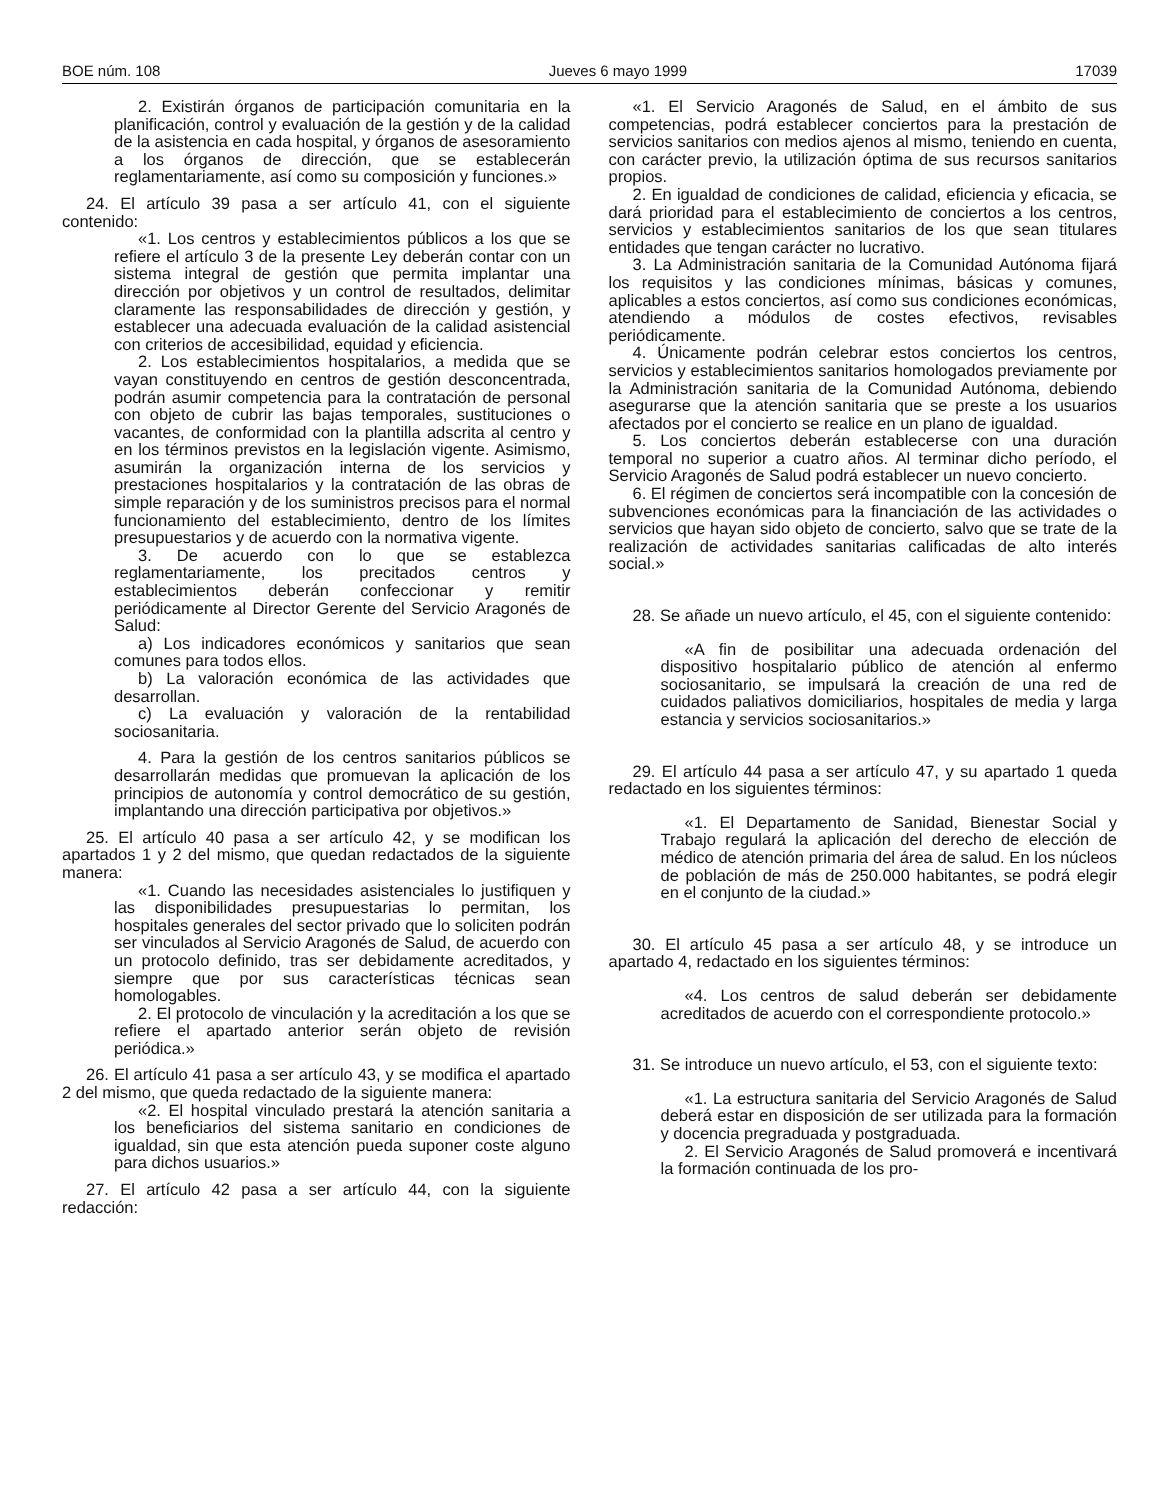BOE núm. 108 Jueves 6 mayo 1999 17039
2. Existirán órganos de participación comunitaria en la planificación, control y evaluación de la gestión y de la calidad de la asistencia en cada hospital, y órganos de asesoramiento a los órganos de dirección, que se establecerán reglamentariamente, así como su composición y funciones.»
24. El artículo 39 pasa a ser artículo 41, con el siguiente contenido:
«1. Los centros y establecimientos públicos a los que se refiere el artículo 3 de la presente Ley deberán contar con un sistema integral de gestión que permita implantar una dirección por objetivos y un control de resultados, delimitar claramente las responsabilidades de dirección y gestión, y establecer una adecuada evaluación de la calidad asistencial con criterios de accesibilidad, equidad y eficiencia.
2. Los establecimientos hospitalarios, a medida que se vayan constituyendo en centros de gestión desconcentrada, podrán asumir competencia para la contratación de personal con objeto de cubrir las bajas temporales, sustituciones o vacantes, de conformidad con la plantilla adscrita al centro y en los términos previstos en la legislación vigente. Asimismo, asumirán la organización interna de los servicios y prestaciones hospitalarios y la contratación de las obras de simple reparación y de los suministros precisos para el normal funcionamiento del establecimiento, dentro de los límites presupuestarios y de acuerdo con la normativa vigente.
3. De acuerdo con lo que se establezca reglamentariamente, los precitados centros y establecimientos deberán confeccionar y remitir periódicamente al Director Gerente del Servicio Aragonés de Salud:
a) Los indicadores económicos y sanitarios que sean comunes para todos ellos.
b) La valoración económica de las actividades que desarrollan.
c) La evaluación y valoración de la rentabilidad sociosanitaria.
4. Para la gestión de los centros sanitarios públicos se desarrollarán medidas que promuevan la aplicación de los principios de autonomía y control democrático de su gestión, implantando una dirección participativa por objetivos.»
25. El artículo 40 pasa a ser artículo 42, y se modifican los apartados 1 y 2 del mismo, que quedan redactados de la siguiente manera:
«1. Cuando las necesidades asistenciales lo justifiquen y las disponibilidades presupuestarias lo permitan, los hospitales generales del sector privado que lo soliciten podrán ser vinculados al Servicio Aragonés de Salud, de acuerdo con un protocolo definido, tras ser debidamente acreditados, y siempre que por sus características técnicas sean homologables.
2. El protocolo de vinculación y la acreditación a los que se refiere el apartado anterior serán objeto de revisión periódica.»
26. El artículo 41 pasa a ser artículo 43, y se modifica el apartado 2 del mismo, que queda redactado de la siguiente manera:
«2. El hospital vinculado prestará la atención sanitaria a los beneficiarios del sistema sanitario en condiciones de igualdad, sin que esta atención pueda suponer coste alguno para dichos usuarios.»
27. El artículo 42 pasa a ser artículo 44, con la siguiente redacción:
«1. El Servicio Aragonés de Salud, en el ámbito de sus competencias, podrá establecer conciertos para la prestación de servicios sanitarios con medios ajenos al mismo, teniendo en cuenta, con carácter previo, la utilización óptima de sus recursos sanitarios propios.
2. En igualdad de condiciones de calidad, eficiencia y eficacia, se dará prioridad para el establecimiento de conciertos a los centros, servicios y establecimientos sanitarios de los que sean titulares entidades que tengan carácter no lucrativo.
3. La Administración sanitaria de la Comunidad Autónoma fijará los requisitos y las condiciones mínimas, básicas y comunes, aplicables a estos conciertos, así como sus condiciones económicas, atendiendo a módulos de costes efectivos, revisables periódicamente.
4. Únicamente podrán celebrar estos conciertos los centros, servicios y establecimientos sanitarios homologados previamente por la Administración sanitaria de la Comunidad Autónoma, debiendo asegurarse que la atención sanitaria que se preste a los usuarios afectados por el concierto se realice en un plano de igualdad.
5. Los conciertos deberán establecerse con una duración temporal no superior a cuatro años. Al terminar dicho período, el Servicio Aragonés de Salud podrá establecer un nuevo concierto.
6. El régimen de conciertos será incompatible con la concesión de subvenciones económicas para la financiación de las actividades o servicios que hayan sido objeto de concierto, salvo que se trate de la realización de actividades sanitarias calificadas de alto interés social.»
28. Se añade un nuevo artículo, el 45, con el siguiente contenido:
«A fin de posibilitar una adecuada ordenación del dispositivo hospitalario público de atención al enfermo sociosanitario, se impulsará la creación de una red de cuidados paliativos domiciliarios, hospitales de media y larga estancia y servicios sociosanitarios.»
29. El artículo 44 pasa a ser artículo 47, y su apartado 1 queda redactado en los siguientes términos:
«1. El Departamento de Sanidad, Bienestar Social y Trabajo regulará la aplicación del derecho de elección de médico de atención primaria del área de salud. En los núcleos de población de más de 250.000 habitantes, se podrá elegir en el conjunto de la ciudad.»
30. El artículo 45 pasa a ser artículo 48, y se introduce un apartado 4, redactado en los siguientes términos:
«4. Los centros de salud deberán ser debidamente acreditados de acuerdo con el correspondiente protocolo.»
31. Se introduce un nuevo artículo, el 53, con el siguiente texto:
«1. La estructura sanitaria del Servicio Aragonés de Salud deberá estar en disposición de ser utilizada para la formación y docencia pregraduada y postgraduada.
2. El Servicio Aragonés de Salud promoverá e incentivará la formación continuada de los pro-